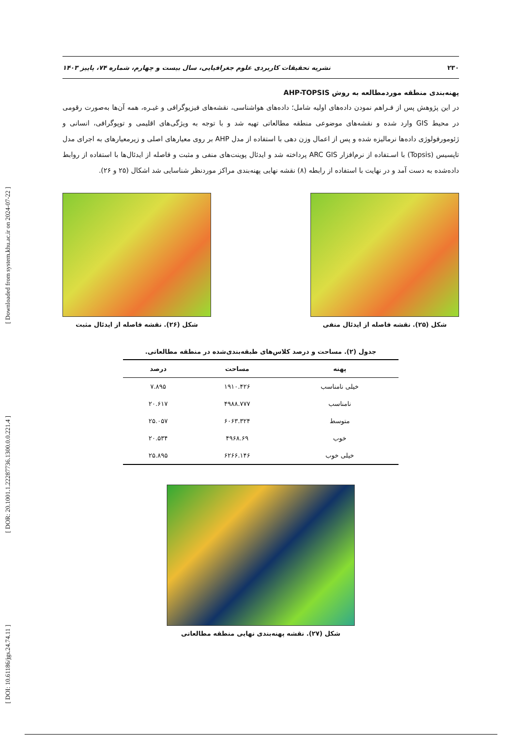[ DOI: 10.61186/jgs.24.74.11 ] [ DOR: 20.1001.1.22287736.1300.0.0.221.4 ] [ Downloaded from system.khu.ac.ir on 2024-07-22 ]
۲۳۰ نشریه تحقیقات کاربردی علوم جغرافیایی، سال بیست و چهارم، شماره ۷۴، پاییز ۱۴۰۳
پهنه‌بندی منطقه موردمطالعه به روش AHP-TOPSIS
در این پژوهش پس از فـراهم نمودن داده‌های اولیه شامل؛ داده‌های هواشناسی، نقشه‌های فیزیوگرافی و غیـره، همه آن‌ها به‌صورت رقومی در محیط GIS وارد شده و نقشه‌های موضوعی منطقه مطالعاتی تهیه شد و با توجه به ویژگی‌های اقلیمی و توپوگرافی، انسانی و ژئومورفولوژی داده‌ها نرمالیزه شده و پس از اعمال وزن دهی با استفاده از مدل AHP بر روی معیارهای اصلی و زیرمعیارهای به اجرای مدل تاپسیس (Topsis) با اسـتفاده از نرم‌افزار ARC GIS پرداخته شد و ایدئال پوینت‌های منفی و مثبت و فاصله از ایدئال‌ها با استفاده از روابط داده‌شده به دست آمد و در نهایت با استفاده از رابطه (۸) نقشه نهایی پهنه‌بندی مراکز موردنظر شناسایی شد اشکال (۲۵ و ۲۶).
شکل (۲۵). نقشه فاصله از ایدئال منفی
شکل (۲۶). نقشه فاصله از ایدئال مثبت
جدول (۲). مساحت و درصد کلاس‌های طبقه‌بندی‌شده در منطقه مطالعاتی.
| پهنه | مساحت | درصد |
| --- | --- | --- |
| خیلی نامناسب | ۱۹۱۰.۴۲۶ | ۷.۸۹۵ |
| نامناسب | ۴۹۸۸.۷۷۷ | ۲۰.۶۱۷ |
| متوسط | ۶۰۶۳.۳۲۴ | ۲۵.۰۵۷ |
| خوب | ۴۹۶۸.۶۹ | ۲۰.۵۳۴ |
| خیلی خوب | ۶۲۶۶.۱۴۶ | ۲۵.۸۹۵ |
شکل (۲۷). نقشه پهنه‌بندی نهایی منطقه مطالعاتی